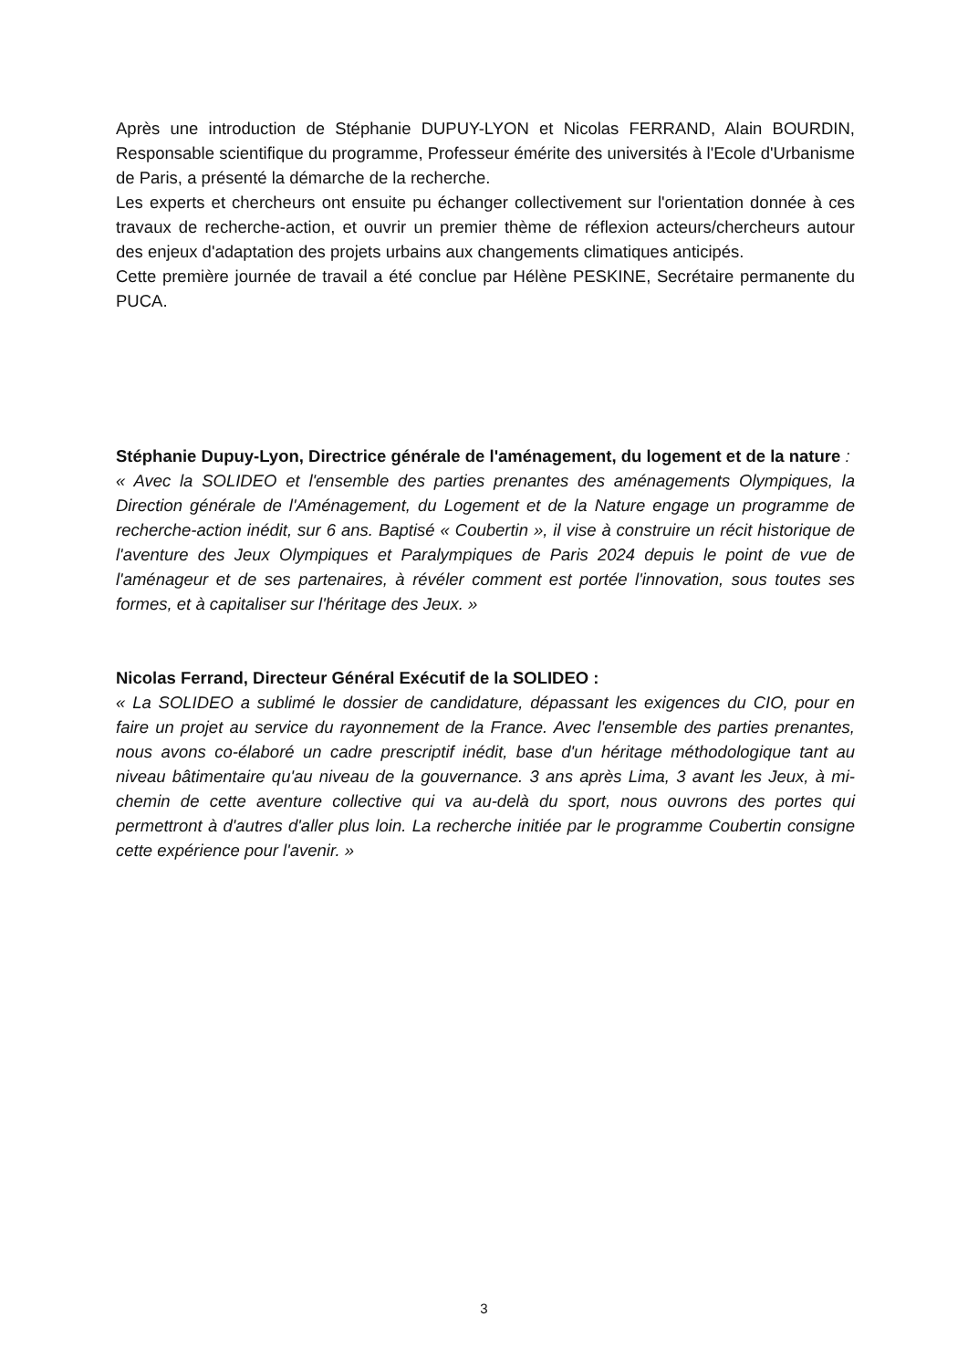Après une introduction de Stéphanie DUPUY-LYON et Nicolas FERRAND, Alain BOURDIN, Responsable scientifique du programme, Professeur émérite des universités à l'Ecole d'Urbanisme de Paris, a présenté la démarche de la recherche.
Les experts et chercheurs ont ensuite pu échanger collectivement sur l'orientation donnée à ces travaux de recherche-action, et ouvrir un premier thème de réflexion acteurs/chercheurs autour des enjeux d'adaptation des projets urbains aux changements climatiques anticipés.
Cette première journée de travail a été conclue par Hélène PESKINE, Secrétaire permanente du PUCA.
Stéphanie Dupuy-Lyon, Directrice générale de l'aménagement, du logement et de la nature :
« Avec la SOLIDEO et l'ensemble des parties prenantes des aménagements Olympiques, la Direction générale de l'Aménagement, du Logement et de la Nature engage un programme de recherche-action inédit, sur 6 ans. Baptisé « Coubertin », il vise à construire un récit historique de l'aventure des Jeux Olympiques et Paralympiques de Paris 2024 depuis le point de vue de l'aménageur et de ses partenaires, à révéler comment est portée l'innovation, sous toutes ses formes, et à capitaliser sur l'héritage des Jeux. »
Nicolas Ferrand, Directeur Général Exécutif de la SOLIDEO :
« La SOLIDEO a sublimé le dossier de candidature, dépassant les exigences du CIO, pour en faire un projet au service du rayonnement de la France. Avec l'ensemble des parties prenantes, nous avons co-élaboré un cadre prescriptif inédit, base d'un héritage méthodologique tant au niveau bâtimentaire qu'au niveau de la gouvernance. 3 ans après Lima, 3 avant les Jeux, à mi-chemin de cette aventure collective qui va au-delà du sport, nous ouvrons des portes qui permettront à d'autres d'aller plus loin. La recherche initiée par le programme Coubertin consigne cette expérience pour l'avenir. »
3